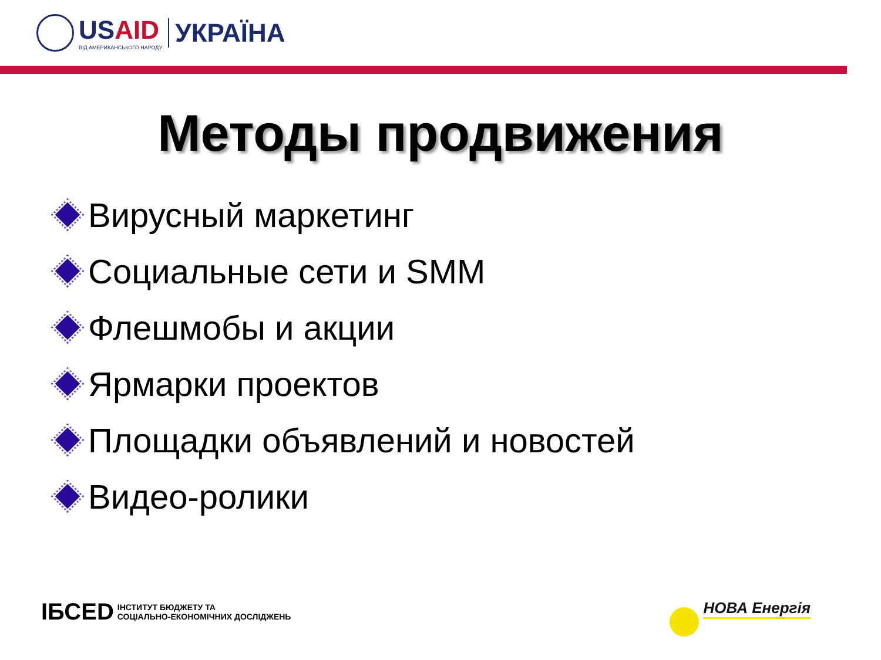USAID
ВІД АМЕРИКАНСЬКОГО НАРОДУ
УКРАЇНА
Методы продвижения
Вирусный маркетинг
Социальные сети и SMM
Флешмобы и акции
Ярмарки проектов
Площадки объявлений и новостей
Видео-ролики
ІБСЕD ІНСТИТУТ БЮДЖЕТУ ТА
СОЦІАЛЬНО-ЕКОНОМІЧНИХ ДОСЛІДЖЕНЬ
НОВА Енергія